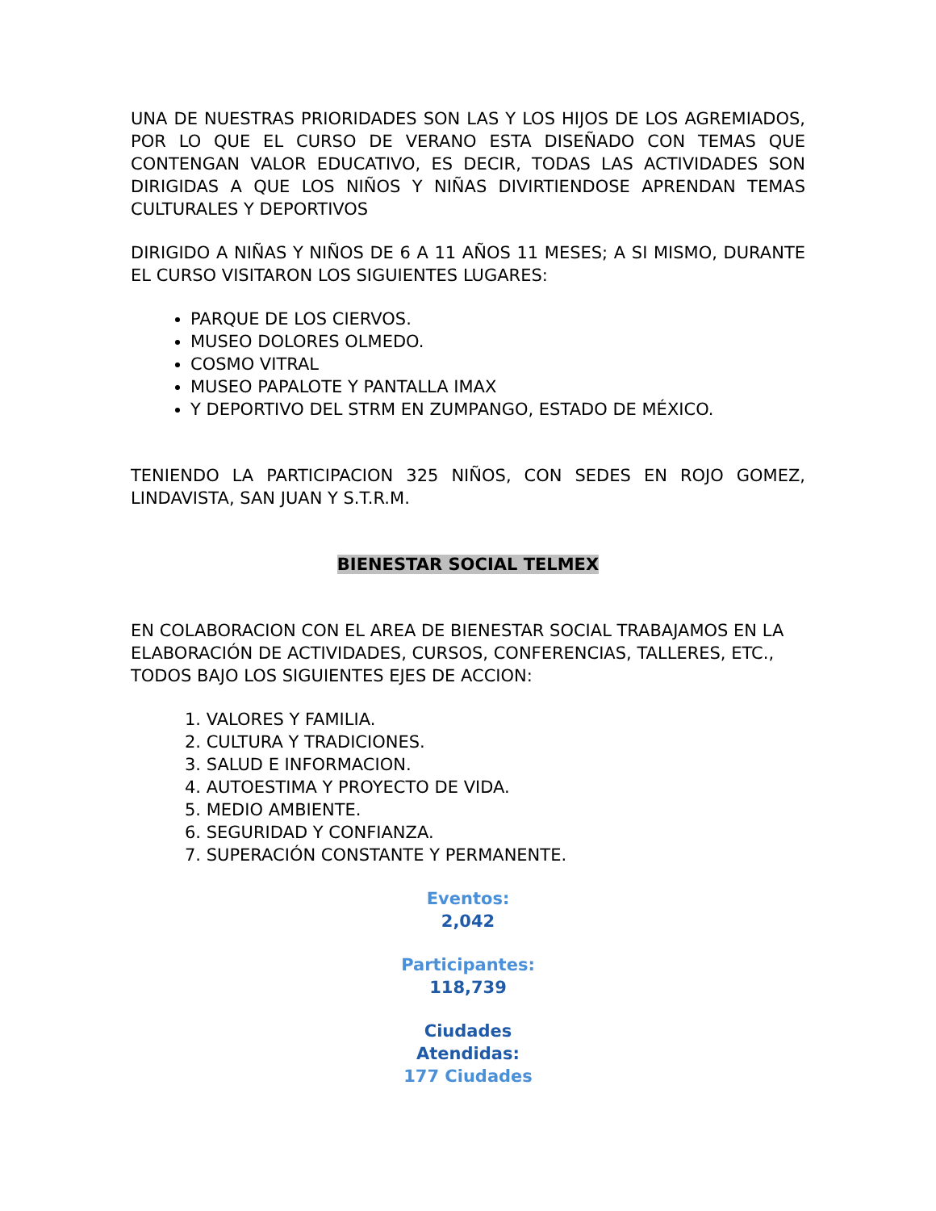UNA DE NUESTRAS PRIORIDADES SON LAS Y LOS HIJOS DE LOS AGREMIADOS, POR LO QUE EL CURSO DE VERANO ESTA DISEÑADO CON TEMAS QUE CONTENGAN VALOR EDUCATIVO, ES DECIR, TODAS LAS ACTIVIDADES SON DIRIGIDAS A QUE LOS NIÑOS Y NIÑAS DIVIRTIENDOSE APRENDAN TEMAS CULTURALES Y DEPORTIVOS
DIRIGIDO A NIÑAS Y NIÑOS DE 6 A 11 AÑOS 11 MESES; A SI MISMO, DURANTE EL CURSO VISITARON LOS SIGUIENTES LUGARES:
PARQUE DE LOS CIERVOS.
MUSEO DOLORES OLMEDO.
COSMO VITRAL
MUSEO PAPALOTE Y PANTALLA IMAX
Y DEPORTIVO DEL STRM EN ZUMPANGO, ESTADO DE MÉXICO.
TENIENDO LA PARTICIPACION 325 NIÑOS, CON SEDES EN ROJO GOMEZ, LINDAVISTA, SAN JUAN Y S.T.R.M.
BIENESTAR SOCIAL TELMEX
EN COLABORACION CON EL AREA DE BIENESTAR SOCIAL TRABAJAMOS EN LA ELABORACIÓN DE ACTIVIDADES, CURSOS, CONFERENCIAS, TALLERES, ETC., TODOS BAJO LOS SIGUIENTES EJES DE ACCION:
1. VALORES Y FAMILIA.
2. CULTURA Y TRADICIONES.
3. SALUD E INFORMACION.
4. AUTOESTIMA Y PROYECTO DE VIDA.
5. MEDIO AMBIENTE.
6. SEGURIDAD Y CONFIANZA.
7. SUPERACIÓN CONSTANTE Y PERMANENTE.
Eventos:
2,042
Participantes:
118,739
Ciudades
Atendidas:
177 Ciudades